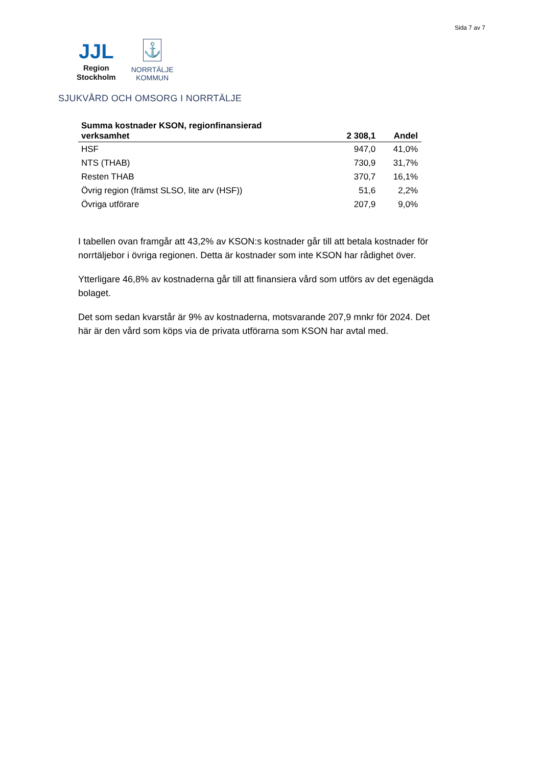Sida 7 av 7
JJL
Region
Stockholm
⚓
NORRTÄLJE
KOMMUN
SJUKVÅRD OCH OMSORG I NORRTÄLJE
| Summa kostnader KSON, regionfinansierad verksamhet | 2 308,1 | Andel |
| --- | --- | --- |
| HSF | 947,0 | 41,0% |
| NTS (THAB) | 730,9 | 31,7% |
| Resten THAB | 370,7 | 16,1% |
| Övrig region (främst SLSO, lite arv (HSF)) | 51,6 | 2,2% |
| Övriga utförare | 207,9 | 9,0% |
I tabellen ovan framgår att 43,2% av KSON:s kostnader går till att betala kostnader för norrtäljebor i övriga regionen. Detta är kostnader som inte KSON har rådighet över.
Ytterligare 46,8% av kostnaderna går till att finansiera vård som utförs av det egenägda bolaget.
Det som sedan kvarstår är 9% av kostnaderna, motsvarande 207,9 mnkr för 2024. Det här är den vård som köps via de privata utförarna som KSON har avtal med.